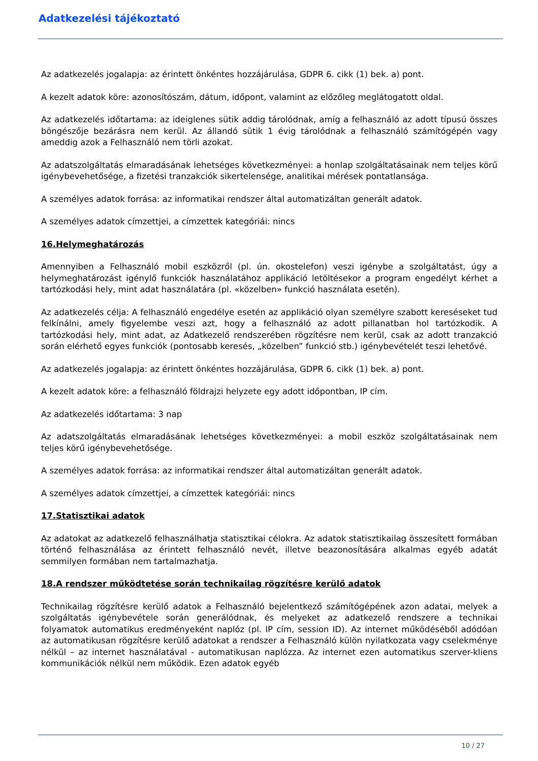Adatkezelési tájékoztató
Az adatkezelés jogalapja: az érintett önkéntes hozzájárulása, GDPR 6. cikk (1) bek. a) pont.
A kezelt adatok köre: azonosítószám, dátum, időpont, valamint az előzőleg meglátogatott oldal.
Az adatkezelés időtartama: az ideiglenes sütik addig tárolódnak, amíg a felhasználó az adott típusú összes böngészője bezárásra nem kerül. Az állandó sütik 1 évig tárolódnak a felhasználó számítógépén vagy ameddig azok a Felhasználó nem törli azokat.
Az adatszolgáltatás elmaradásának lehetséges következményei: a honlap szolgáltatásainak nem teljes körű igénybevehetősége, a fizetési tranzakciók sikertelensége, analitikai mérések pontatlansága.
A személyes adatok forrása: az informatikai rendszer által automatizáltan generált adatok.
A személyes adatok címzettjei, a címzettek kategóriái: nincs
16.Helymeghatározás
Amennyiben a Felhasználó mobil eszközről (pl. ún. okostelefon) veszi igénybe a szolgáltatást, úgy a helymeghatározást igénylő funkciók használatához applikáció letöltésekor a program engedélyt kérhet a tartózkodási hely, mint adat használatára (pl. «közelben» funkció használata esetén).
Az adatkezelés célja: A felhasználó engedélye esetén az applikáció olyan személyre szabott kereséseket tud felkínálni, amely figyelembe veszi azt, hogy a felhasználó az adott pillanatban hol tartózkodik. A tartózkodási hely, mint adat, az Adatkezelő rendszerében rögzítésre nem kerül, csak az adott tranzakció során elérhető egyes funkciók (pontosabb keresés, „közelben” funkció stb.) igénybevételét teszi lehetővé.
Az adatkezelés jogalapja: az érintett önkéntes hozzájárulása, GDPR 6. cikk (1) bek. a) pont.
A kezelt adatok köre: a felhasználó földrajzi helyzete egy adott időpontban, IP cím.
Az adatkezelés időtartama: 3 nap
Az adatszolgáltatás elmaradásának lehetséges következményei: a mobil eszköz szolgáltatásainak nem teljes körű igénybevehetősége.
A személyes adatok forrása: az informatikai rendszer által automatizáltan generált adatok.
A személyes adatok címzettjei, a címzettek kategóriái: nincs
17.Statisztikai adatok
Az adatokat az adatkezelő felhasználhatja statisztikai célokra. Az adatok statisztikailag összesített formában történő felhasználása az érintett felhasználó nevét, illetve beazonosítására alkalmas egyéb adatát semmilyen formában nem tartalmazhatja.
18.A rendszer működtetése során technikailag rögzítésre kerülő adatok
Technikailag rögzítésre kerülő adatok a Felhasználó bejelentkező számítógépének azon adatai, melyek a szolgáltatás igénybevétele során generálódnak, és melyeket az adatkezelő rendszere a technikai folyamatok automatikus eredményeként naplóz (pl. IP cím, session ID). Az internet működéséből adódóan az automatikusan rögzítésre kerülő adatokat a rendszer a Felhasználó külön nyilatkozata vagy cselekménye nélkül – az internet használatával - automatikusan naplózza. Az internet ezen automatikus szerver-kliens kommunikációk nélkül nem működik. Ezen adatok egyéb
10 / 27